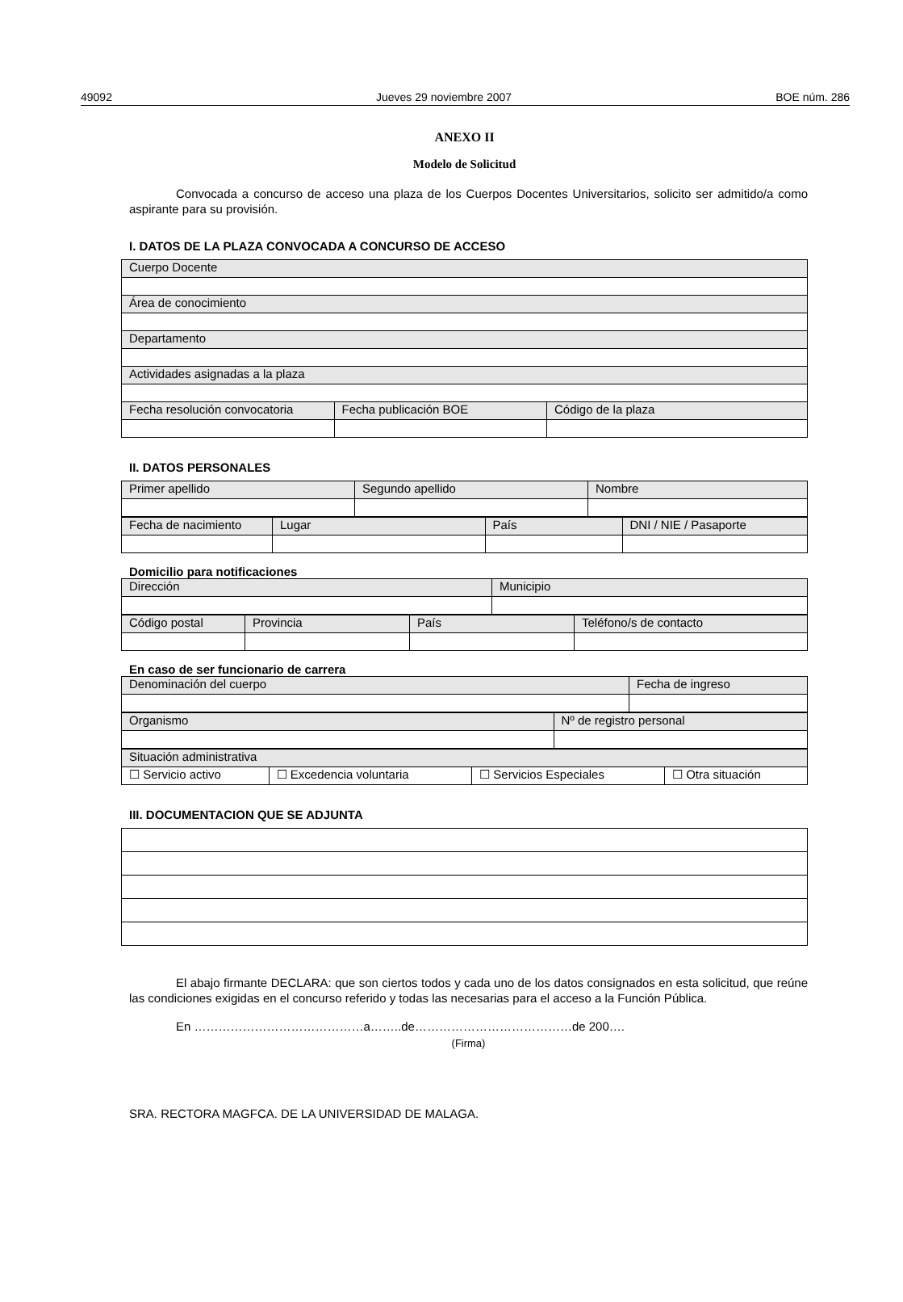49092 Jueves 29 noviembre 2007 BOE núm. 286
ANEXO II
Modelo de Solicitud
Convocada a concurso de acceso una plaza de los Cuerpos Docentes Universitarios, solicito ser admitido/a como aspirante para su provisión.
I. DATOS DE LA PLAZA CONVOCADA A CONCURSO DE ACCESO
| Cuerpo Docente | | |
| Área de conocimiento | | |
| Departamento | | |
| Actividades asignadas a la plaza | | |
| Fecha resolución convocatoria | Fecha publicación BOE | Código de la plaza |
II. DATOS PERSONALES
| Primer apellido | Segundo apellido | Nombre |
| Fecha de nacimiento | Lugar | País | DNI / NIE / Pasaporte |
Domicilio para notificaciones
| Dirección | Municipio |
| Código postal | Provincia | País | Teléfono/s de contacto |
En caso de ser funcionario de carrera
| Denominación del cuerpo | Fecha de ingreso |
| Organismo | Nº de registro personal |
| Situación administrativa | | | |
| ☐ Servicio activo | ☐ Excedencia voluntaria | ☐ Servicios Especiales | ☐ Otra situación |
III. DOCUMENTACION QUE SE ADJUNTA
El abajo firmante DECLARA: que son ciertos todos y cada uno de los datos consignados en esta solicitud, que reúne las condiciones exigidas en el concurso referido y todas las necesarias para el acceso a la Función Pública.
En ……………………………………a……..de…………………………………de 200….
(Firma)
SRA. RECTORA MAGFCA. DE LA UNIVERSIDAD DE MALAGA.